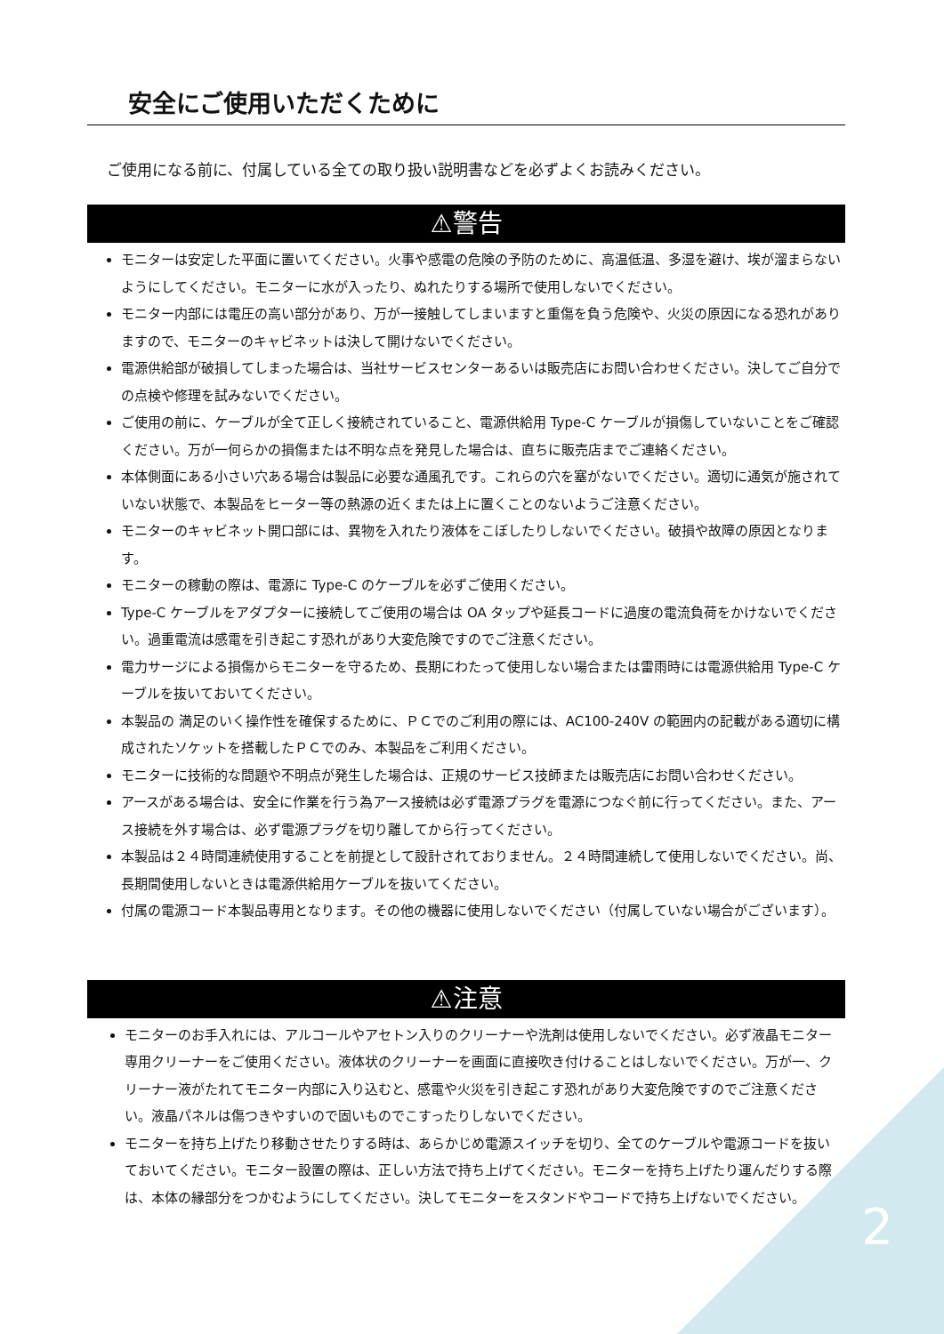安全にご使用いただくために
ご使用になる前に、付属している全ての取り扱い説明書などを必ずよくお読みください。
⚠警告
モニターは安定した平面に置いてください。火事や感電の危険の予防のために、高温低温、多湿を避け、埃が溜まらないようにしてください。モニターに水が入ったり、ぬれたりする場所で使用しないでください。
モニター内部には電圧の高い部分があり、万が一接触してしまいますと重傷を負う危険や、火災の原因になる恐れがありますので、モニターのキャビネットは決して開けないでください。
電源供給部が破損してしまった場合は、当社サービスセンターあるいは販売店にお問い合わせください。決してご自分での点検や修理を試みないでください。
ご使用の前に、ケーブルが全て正しく接続されていること、電源供給用 Type-C ケーブルが損傷していないことをご確認ください。万が一何らかの損傷または不明な点を発見した場合は、直ちに販売店までご連絡ください。
本体側面にある小さい穴ある場合は製品に必要な通風孔です。これらの穴を塞がないでください。適切に通気が施されていない状態で、本製品をヒーター等の熱源の近くまたは上に置くことのないようご注意ください。
モニターのキャビネット開口部には、異物を入れたり液体をこぼしたりしないでください。破損や故障の原因となります。
モニターの稼動の際は、電源に Type-C のケーブルを必ずご使用ください。
Type-C ケーブルをアダプターに接続してご使用の場合は OA タップや延長コードに過度の電流負荷をかけないでください。過重電流は感電を引き起こす恐れがあり大変危険ですのでご注意ください。
電力サージによる損傷からモニターを守るため、長期にわたって使用しない場合または雷雨時には電源供給用 Type-C ケーブルを抜いておいてください。
本製品の 満足のいく操作性を確保するために、ＰＣでのご利用の際には、AC100-240V の範囲内の記載がある適切に構成されたソケットを搭載したＰＣでのみ、本製品をご利用ください。
モニターに技術的な問題や不明点が発生した場合は、正規のサービス技師または販売店にお問い合わせください。
アースがある場合は、安全に作業を行う為アース接続は必ず電源プラグを電源につなぐ前に行ってください。また、アース接続を外す場合は、必ず電源プラグを切り離してから行ってください。
本製品は２４時間連続使用することを前提として設計されておりません。２４時間連続して使用しないでください。尚、長期間使用しないときは電源供給用ケーブルを抜いてください。
付属の電源コード本製品専用となります。その他の機器に使用しないでください（付属していない場合がございます）。
⚠注意
モニターのお手入れには、アルコールやアセトン入りのクリーナーや洗剤は使用しないでください。必ず液晶モニター専用クリーナーをご使用ください。液体状のクリーナーを画面に直接吹き付けることはしないでください。万が一、クリーナー液がたれてモニター内部に入り込むと、感電や火災を引き起こす恐れがあり大変危険ですのでご注意ください。液晶パネルは傷つきやすいので固いものでこすったりしないでください。
モニターを持ち上げたり移動させたりする時は、あらかじめ電源スイッチを切り、全てのケーブルや電源コードを抜いておいてください。モニター設置の際は、正しい方法で持ち上げてください。モニターを持ち上げたり運んだりする際は、本体の縁部分をつかむようにしてください。決してモニターをスタンドやコードで持ち上げないでください。
2